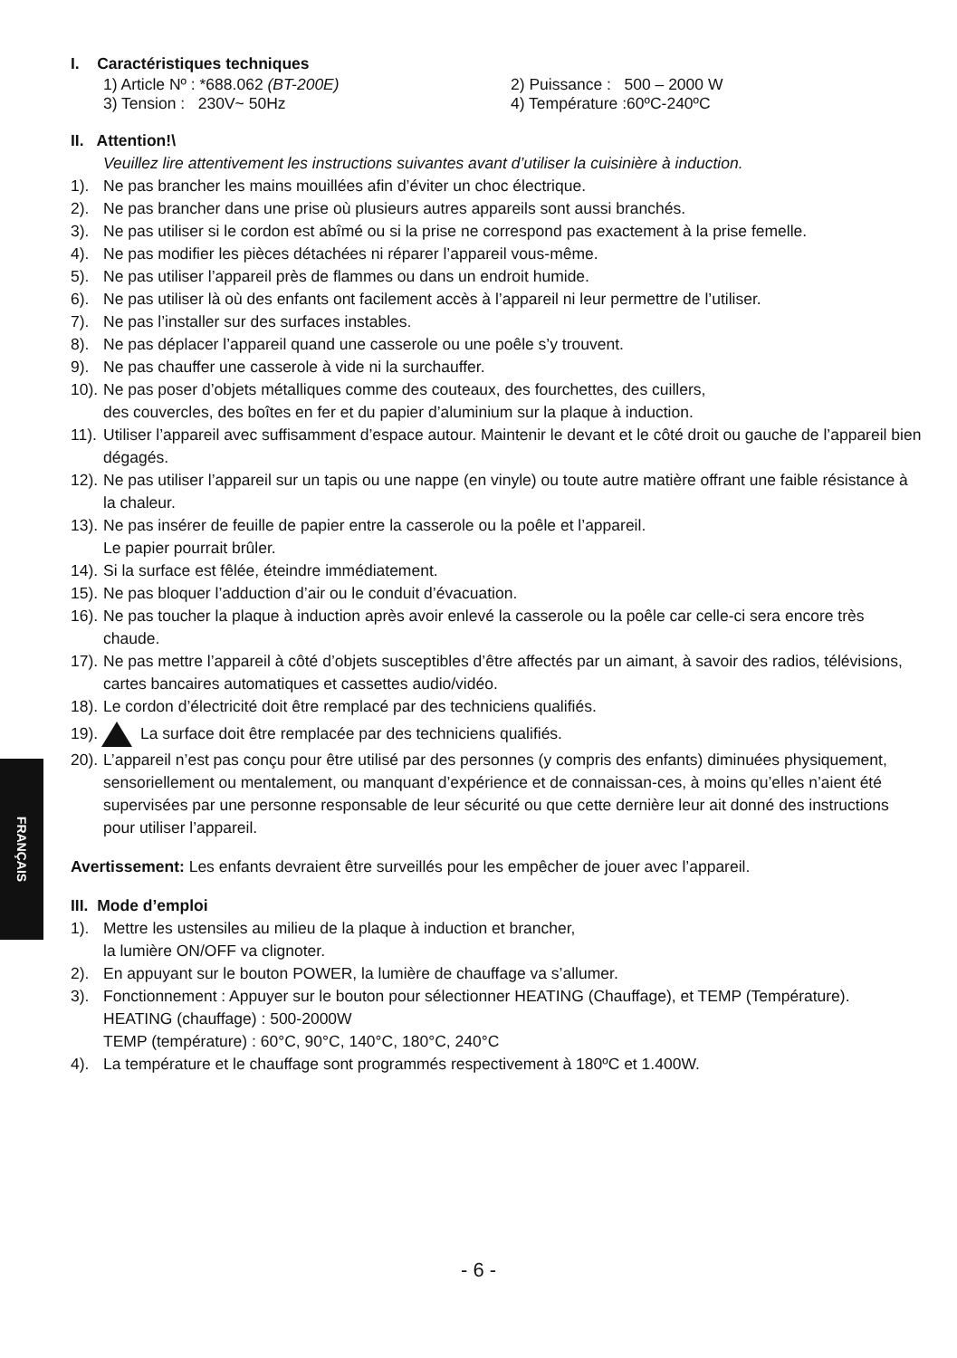FRANÇAIS
I. Caractéristiques techniques
1) Article Nº : *688.062 (BT-200E) 2) Puissance : 500 – 2000 W
3) Tension : 230V~ 50Hz 4) Température :60ºC-240ºC
II. Attention!\
Veuillez lire attentivement les instructions suivantes avant d’utiliser la cuisinière à induction.
1). Ne pas brancher les mains mouillées afin d’éviter un choc électrique.
2). Ne pas brancher dans une prise où plusieurs autres appareils sont aussi branchés.
3). Ne pas utiliser si le cordon est abîmé ou si la prise ne correspond pas exactement à la prise femelle.
4). Ne pas modifier les pièces détachées ni réparer l’appareil vous-même.
5). Ne pas utiliser l’appareil près de flammes ou dans un endroit humide.
6). Ne pas utiliser là où des enfants ont facilement accès à l’appareil ni leur permettre de l’utiliser.
7). Ne pas l’installer sur des surfaces instables.
8). Ne pas déplacer l’appareil quand une casserole ou une poêle s’y trouvent.
9). Ne pas chauffer une casserole à vide ni la surchauffer.
10). Ne pas poser d’objets métalliques comme des couteaux, des fourchettes, des cuillers,
des couvercles, des boîtes en fer et du papier d’aluminium sur la plaque à induction.
11). Utiliser l’appareil avec suffisamment d’espace autour. Maintenir le devant et le côté droit ou gauche de l’appareil bien dégagés.
12). Ne pas utiliser l’appareil sur un tapis ou une nappe (en vinyle) ou toute autre matière offrant une faible résistance à la chaleur.
13). Ne pas insérer de feuille de papier entre la casserole ou la poêle et l’appareil.
Le papier pourrait brûler.
14). Si la surface est fêlée, éteindre immédiatement.
15). Ne pas bloquer l’adduction d’air ou le conduit d’évacuation.
16). Ne pas toucher la plaque à induction après avoir enlevé la casserole ou la poêle car celle-ci sera encore très chaude.
17). Ne pas mettre l’appareil à côté d’objets susceptibles d’être affectés par un aimant, à savoir des radios, télévisions, cartes bancaires automatiques et cassettes audio/vidéo.
18). Le cordon d’électricité doit être remplacé par des techniciens qualifiés.
19). La surface doit être remplacée par des techniciens qualifiés.
20). L’appareil n’est pas conçu pour être utilisé par des personnes (y compris des enfants) diminuées physiquement, sensoriellement ou mentalement, ou manquant d’expérience et de connaissan-ces, à moins qu’elles n’aient été supervisées par une personne responsable de leur sécurité ou que cette dernière leur ait donné des instructions pour utiliser l’appareil.
Avertissement: Les enfants devraient être surveillés pour les empêcher de jouer avec l’appareil.
III. Mode d’emploi
1). Mettre les ustensiles au milieu de la plaque à induction et brancher,
la lumière ON/OFF va clignoter.
2). En appuyant sur le bouton POWER, la lumière de chauffage va s’allumer.
3). Fonctionnement : Appuyer sur le bouton pour sélectionner HEATING (Chauffage), et TEMP (Température).
HEATING (chauffage) : 500-2000W
TEMP (température) : 60°C, 90°C, 140°C, 180°C, 240°C
4). La température et le chauffage sont programmés respectivement à 180ºC et 1.400W.
- 6 -